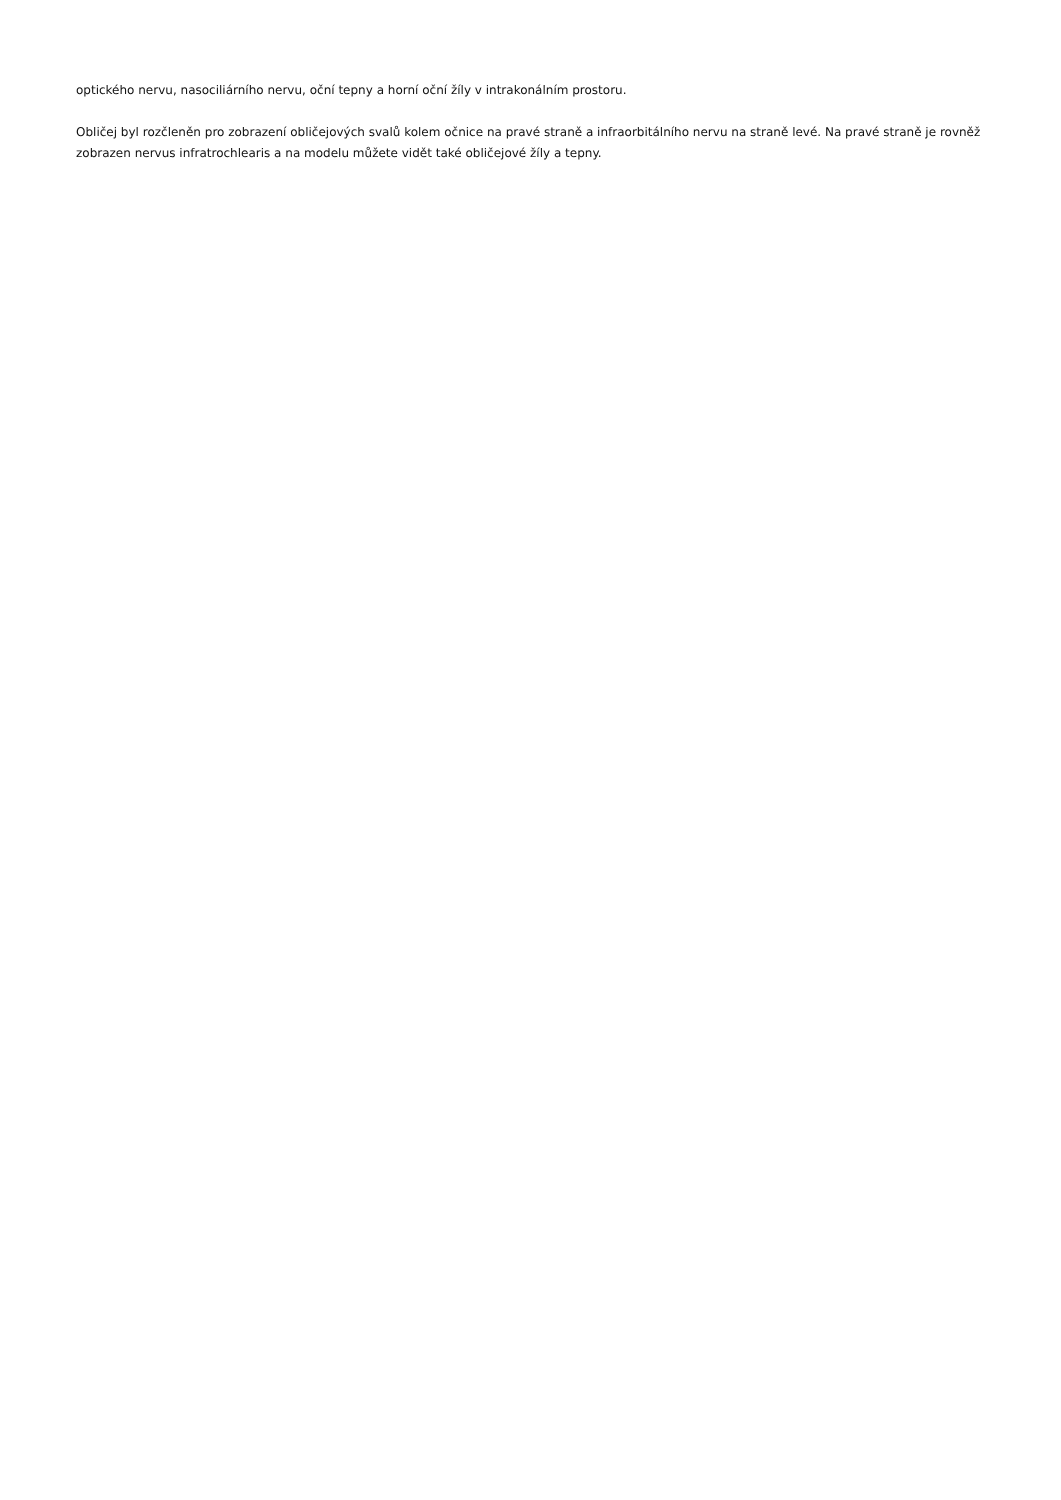optického nervu, nasociliárního nervu, oční tepny a horní oční žíly v intrakonálním prostoru.
Obličej byl rozčleněn pro zobrazení obličejových svalů kolem očnice na pravé straně a infraorbitálního nervu na straně levé. Na pravé straně je rovněž zobrazen nervus infratrochlearis a na modelu můžete vidět také obličejové žíly a tepny.